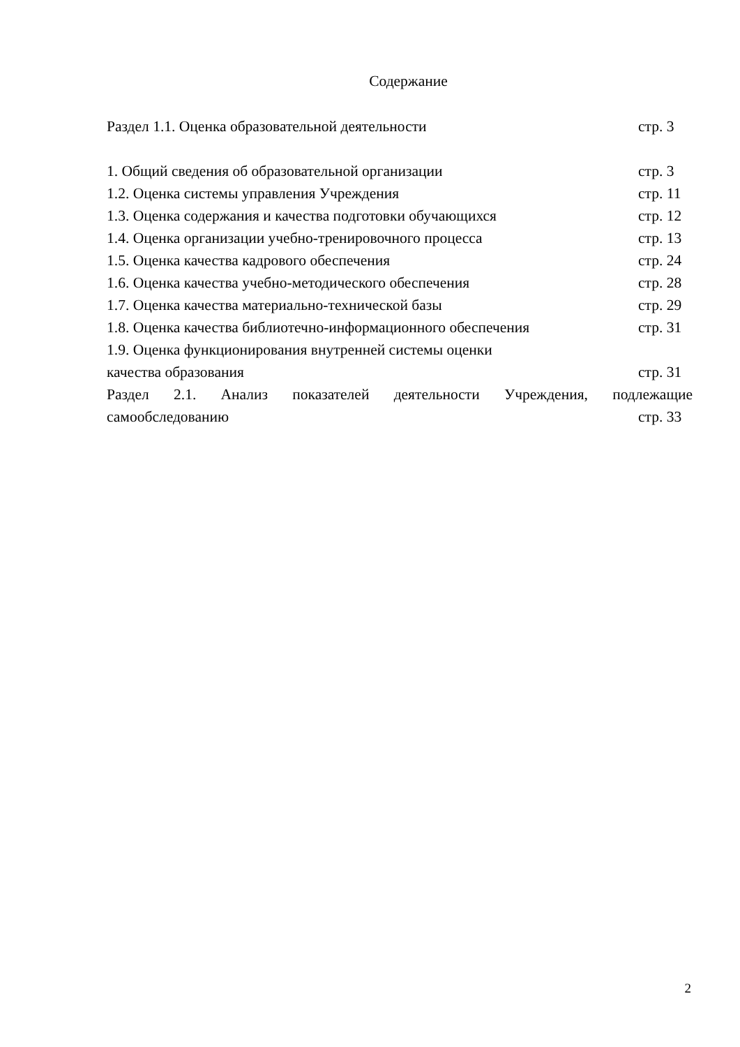Содержание
Раздел 1.1. Оценка образовательной деятельности стр. 3
1. Общий сведения об образовательной организации стр. 3
1.2. Оценка системы управления Учреждения стр. 11
1.3. Оценка содержания и качества подготовки обучающихся стр. 12
1.4. Оценка организации учебно-тренировочного процесса стр. 13
1.5. Оценка качества кадрового обеспечения стр. 24
1.6. Оценка качества учебно-методического обеспечения стр. 28
1.7. Оценка качества материально-технической базы стр. 29
1.8. Оценка качества библиотечно-информационного обеспечения стр. 31
1.9. Оценка функционирования внутренней системы оценки
качества образования стр. 31
Раздел 2.1. Анализ показателей деятельности Учреждения, подлежащие
самообследованию стр. 33
2